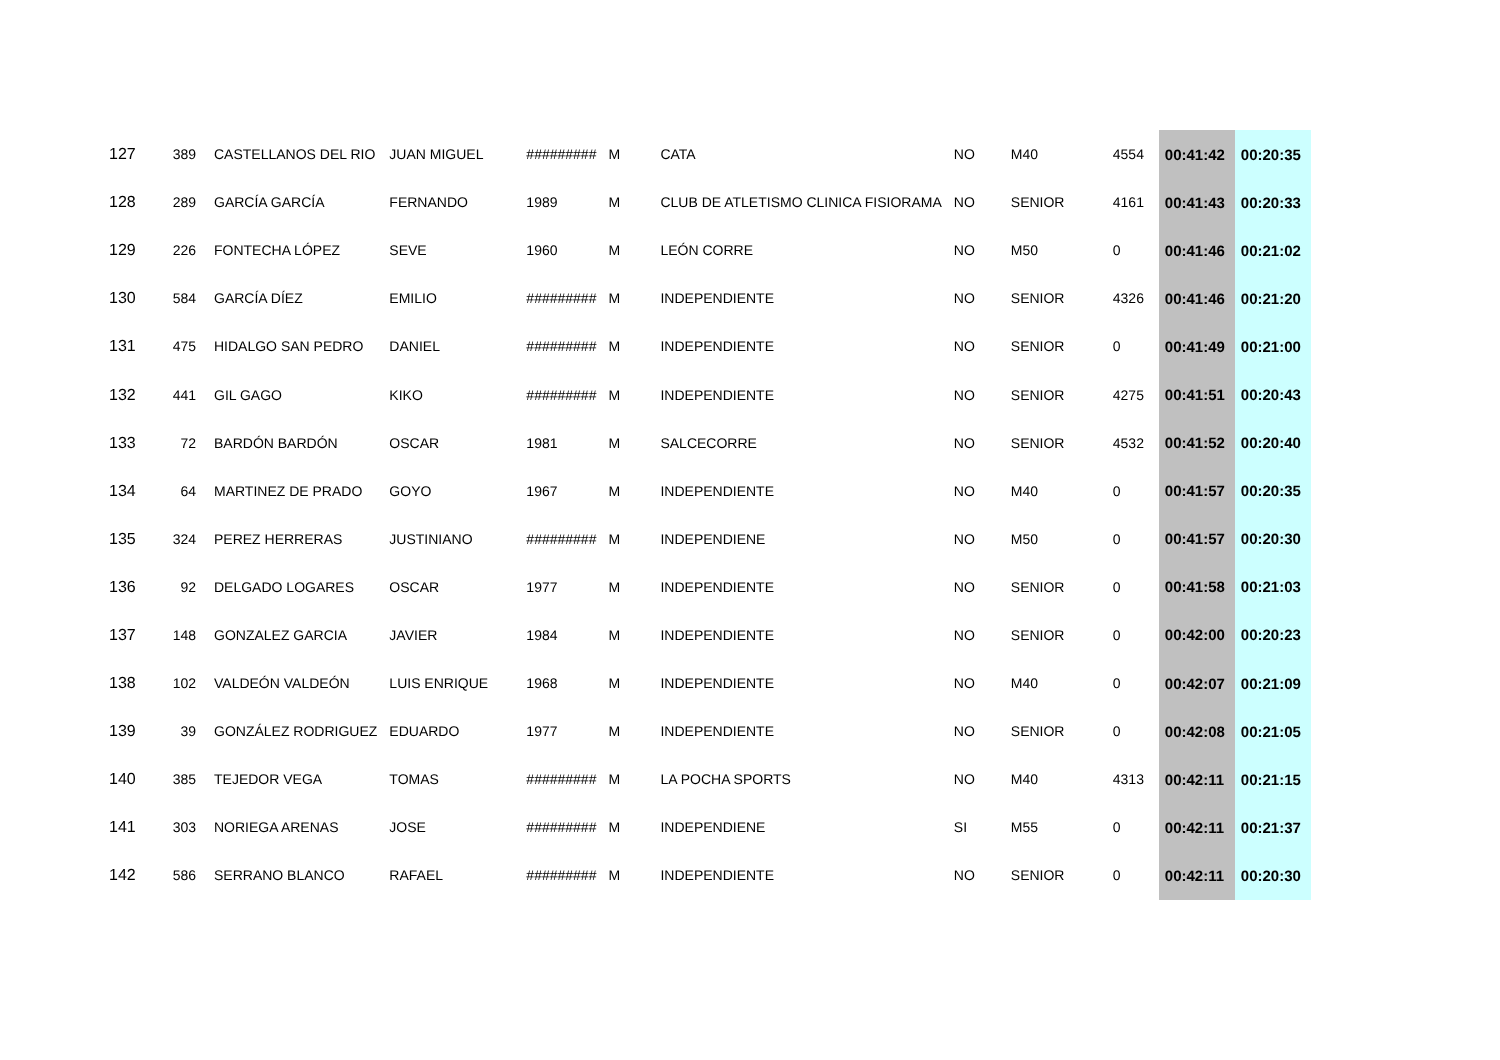| 127 | 389 | CASTELLANOS DEL RIO | JUAN MIGUEL | ######### | M | CATA | NO | M40 | 4554 | 00:41:42 | 00:20:35 |
| 128 | 289 | GARCÍA GARCÍA | FERNANDO | 1989 | M | CLUB DE ATLETISMO CLINICA FISIORAMA | NO | SENIOR | 4161 | 00:41:43 | 00:20:33 |
| 129 | 226 | FONTECHA LÓPEZ | SEVE | 1960 | M | LEÓN CORRE | NO | M50 | 0 | 00:41:46 | 00:21:02 |
| 130 | 584 | GARCÍA DÍEZ | EMILIO | ######### | M | INDEPENDIENTE | NO | SENIOR | 4326 | 00:41:46 | 00:21:20 |
| 131 | 475 | HIDALGO SAN PEDRO | DANIEL | ######### | M | INDEPENDIENTE | NO | SENIOR | 0 | 00:41:49 | 00:21:00 |
| 132 | 441 | GIL GAGO | KIKO | ######### | M | INDEPENDIENTE | NO | SENIOR | 4275 | 00:41:51 | 00:20:43 |
| 133 | 72 | BARDÓN BARDÓN | OSCAR | 1981 | M | SALCECORRE | NO | SENIOR | 4532 | 00:41:52 | 00:20:40 |
| 134 | 64 | MARTINEZ DE PRADO | GOYO | 1967 | M | INDEPENDIENTE | NO | M40 | 0 | 00:41:57 | 00:20:35 |
| 135 | 324 | PEREZ HERRERAS | JUSTINIANO | ######### | M | INDEPENDIENE | NO | M50 | 0 | 00:41:57 | 00:20:30 |
| 136 | 92 | DELGADO LOGARES | OSCAR | 1977 | M | INDEPENDIENTE | NO | SENIOR | 0 | 00:41:58 | 00:21:03 |
| 137 | 148 | GONZALEZ GARCIA | JAVIER | 1984 | M | INDEPENDIENTE | NO | SENIOR | 0 | 00:42:00 | 00:20:23 |
| 138 | 102 | VALDEÓN VALDEÓN | LUIS ENRIQUE | 1968 | M | INDEPENDIENTE | NO | M40 | 0 | 00:42:07 | 00:21:09 |
| 139 | 39 | GONZÁLEZ RODRIGUEZ | EDUARDO | 1977 | M | INDEPENDIENTE | NO | SENIOR | 0 | 00:42:08 | 00:21:05 |
| 140 | 385 | TEJEDOR VEGA | TOMAS | ######### | M | LA POCHA SPORTS | NO | M40 | 4313 | 00:42:11 | 00:21:15 |
| 141 | 303 | NORIEGA ARENAS | JOSE | ######### | M | INDEPENDIENE | SI | M55 | 0 | 00:42:11 | 00:21:37 |
| 142 | 586 | SERRANO BLANCO | RAFAEL | ######### | M | INDEPENDIENTE | NO | SENIOR | 0 | 00:42:11 | 00:20:30 |